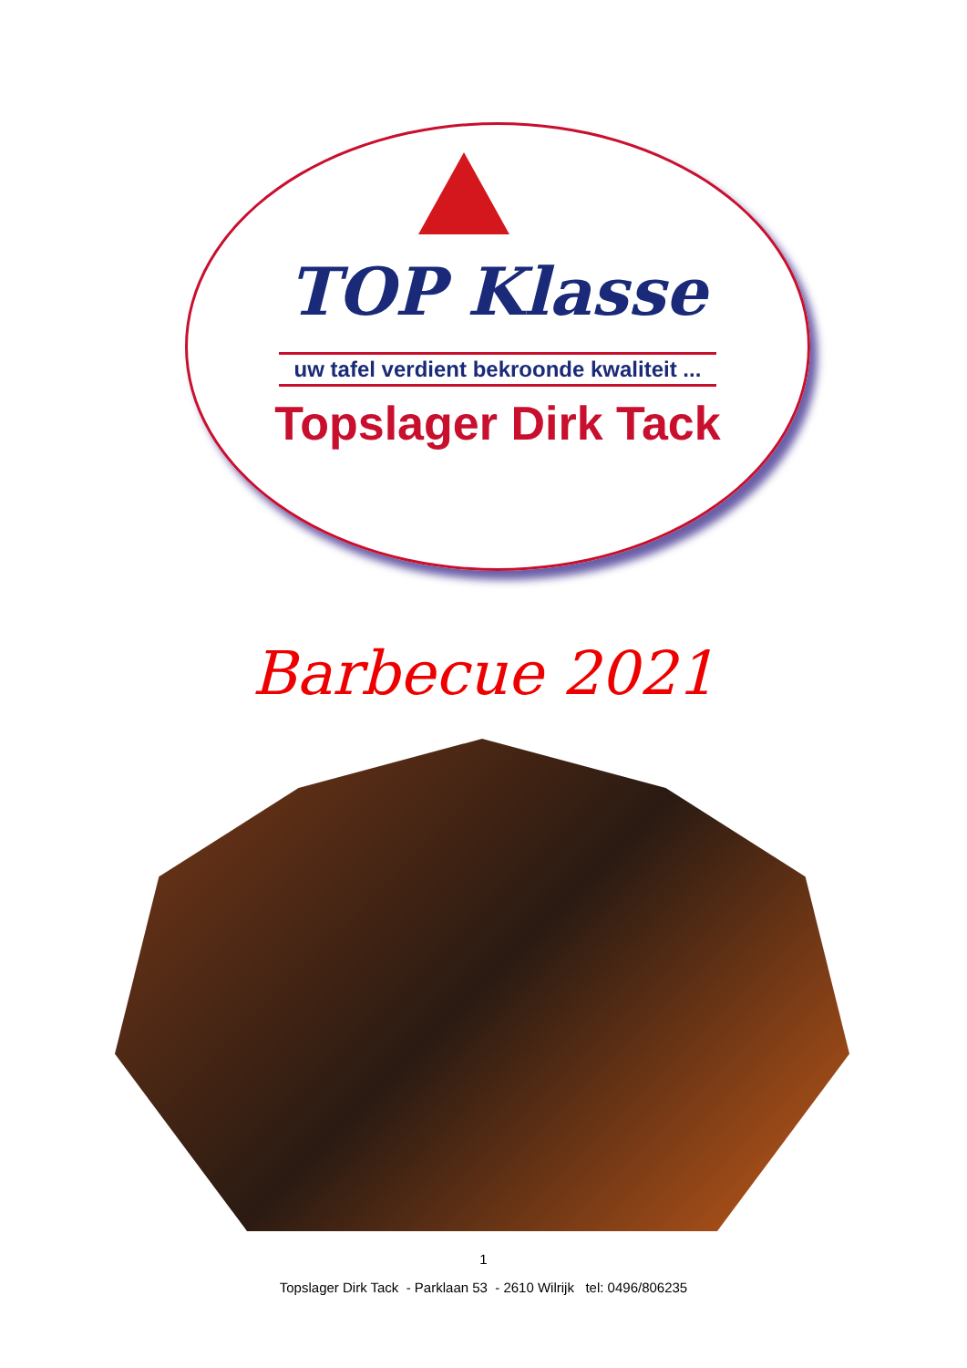TOP Klasse
uw tafel verdient bekroonde kwaliteit ...
Topslager Dirk Tack
Barbecue 2021
1
Topslager Dirk Tack - Parklaan 53 - 2610 Wilrijk tel: 0496/806235